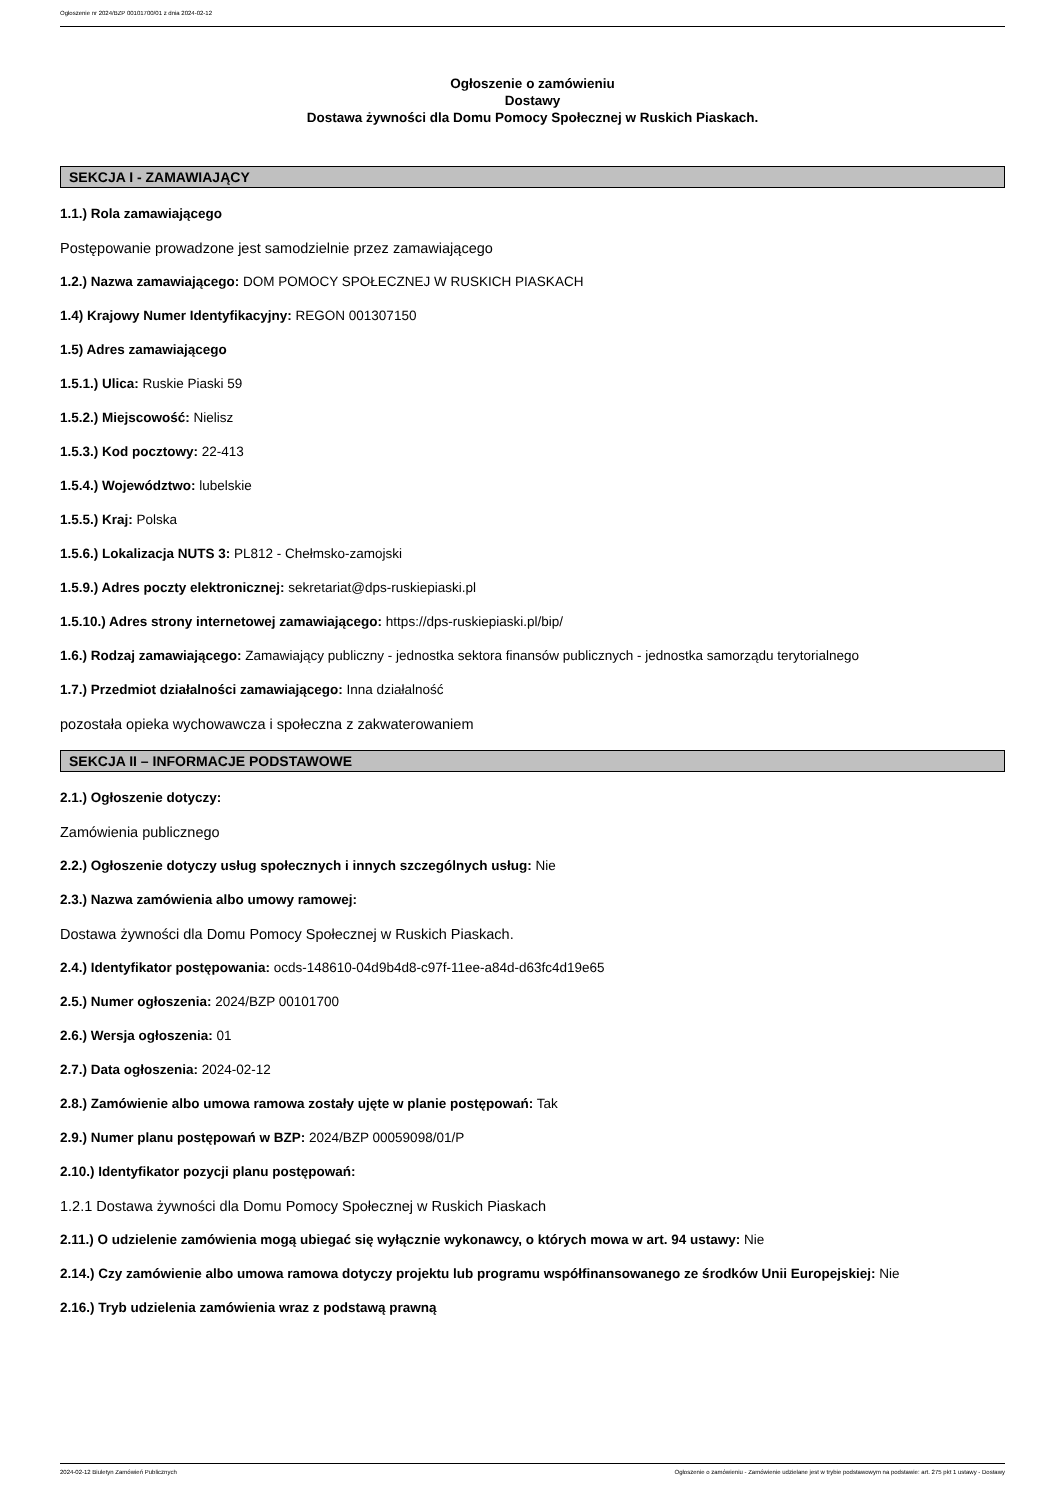Ogłoszenie nr 2024/BZP 00101700/01 z dnia 2024-02-12
Ogłoszenie o zamówieniu
Dostawy
Dostawa żywności dla Domu Pomocy Społecznej w Ruskich Piaskach.
SEKCJA I - ZAMAWIAJĄCY
1.1.) Rola zamawiającego
Postępowanie prowadzone jest samodzielnie przez zamawiającego
1.2.) Nazwa zamawiającego: DOM POMOCY SPOŁECZNEJ W RUSKICH PIASKACH
1.4) Krajowy Numer Identyfikacyjny: REGON 001307150
1.5) Adres zamawiającego
1.5.1.) Ulica: Ruskie Piaski 59
1.5.2.) Miejscowość: Nielisz
1.5.3.) Kod pocztowy: 22-413
1.5.4.) Województwo: lubelskie
1.5.5.) Kraj: Polska
1.5.6.) Lokalizacja NUTS 3: PL812 - Chełmsko-zamojski
1.5.9.) Adres poczty elektronicznej: sekretariat@dps-ruskiepiaski.pl
1.5.10.) Adres strony internetowej zamawiającego: https://dps-ruskiepiaski.pl/bip/
1.6.) Rodzaj zamawiającego: Zamawiający publiczny - jednostka sektora finansów publicznych - jednostka samorządu terytorialnego
1.7.) Przedmiot działalności zamawiającego: Inna działalność
pozostała opieka wychowawcza i społeczna z zakwaterowaniem
SEKCJA II – INFORMACJE PODSTAWOWE
2.1.) Ogłoszenie dotyczy:
Zamówienia publicznego
2.2.) Ogłoszenie dotyczy usług społecznych i innych szczególnych usług: Nie
2.3.) Nazwa zamówienia albo umowy ramowej:
Dostawa żywności dla Domu Pomocy Społecznej w Ruskich Piaskach.
2.4.) Identyfikator postępowania: ocds-148610-04d9b4d8-c97f-11ee-a84d-d63fc4d19e65
2.5.) Numer ogłoszenia: 2024/BZP 00101700
2.6.) Wersja ogłoszenia: 01
2.7.) Data ogłoszenia: 2024-02-12
2.8.) Zamówienie albo umowa ramowa zostały ujęte w planie postępowań: Tak
2.9.) Numer planu postępowań w BZP: 2024/BZP 00059098/01/P
2.10.) Identyfikator pozycji planu postępowań:
1.2.1 Dostawa żywności dla Domu Pomocy Społecznej w Ruskich Piaskach
2.11.) O udzielenie zamówienia mogą ubiegać się wyłącznie wykonawcy, o których mowa w art. 94 ustawy: Nie
2.14.) Czy zamówienie albo umowa ramowa dotyczy projektu lub programu współfinansowanego ze środków Unii Europejskiej: Nie
2.16.) Tryb udzielenia zamówienia wraz z podstawą prawną
2024-02-12 Biuletyn Zamówień Publicznych Ogłoszenie o zamówieniu - Zamówienie udzielane jest w trybie podstawowym na podstawie: art. 275 pkt 1 ustawy - Dostawy